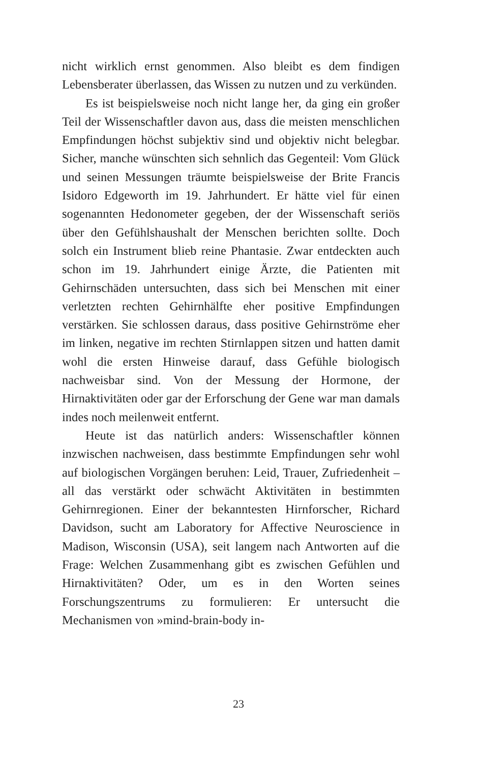nicht wirklich ernst genommen. Also bleibt es dem findigen Lebensberater überlassen, das Wissen zu nutzen und zu verkünden.
Es ist beispielsweise noch nicht lange her, da ging ein großer Teil der Wissenschaftler davon aus, dass die meisten menschlichen Empfindungen höchst subjektiv sind und objektiv nicht belegbar. Sicher, manche wünschten sich sehnlich das Gegenteil: Vom Glück und seinen Messungen träumte beispielsweise der Brite Francis Isidoro Edgeworth im 19. Jahrhundert. Er hätte viel für einen sogenannten Hedonometer gegeben, der der Wissenschaft seriös über den Gefühlshaushalt der Menschen berichten sollte. Doch solch ein Instrument blieb reine Phantasie. Zwar entdeckten auch schon im 19. Jahrhundert einige Ärzte, die Patienten mit Gehirnschäden untersuchten, dass sich bei Menschen mit einer verletzten rechten Gehirnhälfte eher positive Empfindungen verstärken. Sie schlossen daraus, dass positive Gehirnströme eher im linken, negative im rechten Stirnlappen sitzen und hatten damit wohl die ersten Hinweise darauf, dass Gefühle biologisch nachweisbar sind. Von der Messung der Hormone, der Hirnaktivitäten oder gar der Erforschung der Gene war man damals indes noch meilenweit entfernt.
Heute ist das natürlich anders: Wissenschaftler können inzwischen nachweisen, dass bestimmte Empfindungen sehr wohl auf biologischen Vorgängen beruhen: Leid, Trauer, Zufriedenheit – all das verstärkt oder schwächt Aktivitäten in bestimmten Gehirnregionen. Einer der bekanntesten Hirnforscher, Richard Davidson, sucht am Laboratory for Affective Neuroscience in Madison, Wisconsin (USA), seit langem nach Antworten auf die Frage: Welchen Zusammenhang gibt es zwischen Gefühlen und Hirnaktivitäten? Oder, um es in den Worten seines Forschungszentrums zu formulieren: Er untersucht die Mechanismen von »mind-brain-body in-
23